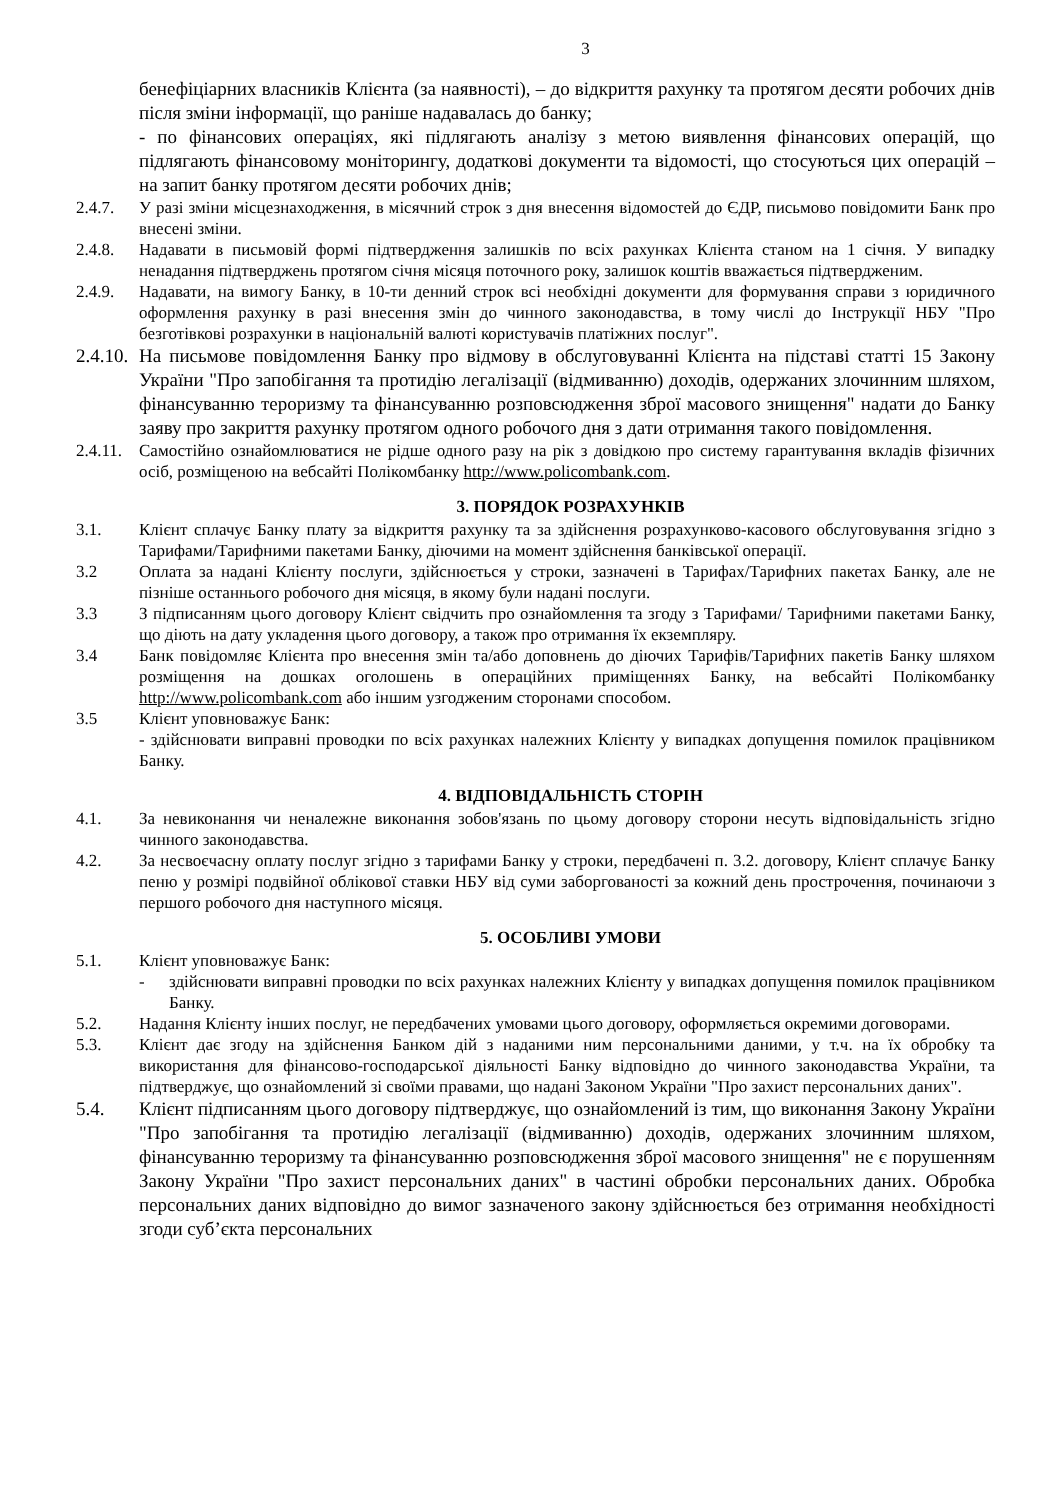3
бенефіціарних власників Клієнта (за наявності), – до відкриття рахунку та протягом десяти робочих днів після зміни інформації, що раніше надавалась до банку;
- по фінансових операціях, які підлягають аналізу з метою виявлення фінансових операцій, що підлягають фінансовому моніторингу, додаткові документи та відомості, що стосуються цих операцій – на запит банку протягом десяти робочих днів;
2.4.7. У разі зміни місцезнаходження, в місячний строк з дня внесення відомостей до ЄДР, письмово повідомити Банк про внесені зміни.
2.4.8. Надавати в письмовій формі підтвердження залишків по всіх рахунках Клієнта станом на 1 січня. У випадку ненадання підтверджень протягом січня місяця поточного року, залишок коштів вважається підтвердженим.
2.4.9. Надавати, на вимогу Банку, в 10-ти денний строк всі необхідні документи для формування справи з юридичного оформлення рахунку в разі внесення змін до чинного законодавства, в тому числі до Інструкції НБУ "Про безготівкові розрахунки в національній валюті користувачів платіжних послуг".
2.4.10.
На письмове повідомлення Банку про відмову в обслуговуванні Клієнта на підставі статті 15 Закону України "Про запобігання та протидію легалізації (відмиванню) доходів, одержаних злочинним шляхом, фінансуванню тероризму та фінансуванню розповсюдження зброї масового знищення" надати до Банку заяву про закриття рахунку протягом одного робочого дня з дати отримання такого повідомлення.
2.4.11.
Самостійно ознайомлюватися не рідше одного разу на рік з довідкою про систему гарантування вкладів фізичних осіб, розміщеною на вебсайті Полікомбанку http://www.policombank.com.
3. ПОРЯДОК РОЗРАХУНКІВ
3.1. Клієнт сплачує Банку плату за відкриття рахунку та за здійснення розрахунково-касового обслуговування згідно з Тарифами/Тарифними пакетами Банку, діючими на момент здійснення банківської операції.
3.2 Оплата за надані Клієнту послуги, здійснюється у строки, зазначені в Тарифах/Тарифних пакетах Банку, але не пізніше останнього робочого дня місяця, в якому були надані послуги.
3.3 З підписанням цього договору Клієнт свідчить про ознайомлення та згоду з Тарифами/ Тарифними пакетами Банку, що діють на дату укладення цього договору, а також про отримання їх екземпляру.
3.4 Банк повідомляє Клієнта про внесення змін та/або доповнень до діючих Тарифів/Тарифних пакетів Банку шляхом розміщення на дошках оголошень в операційних приміщеннях Банку, на вебсайті Полікомбанку http://www.policombank.com або іншим узгодженим сторонами способом.
3.5 Клієнт уповноважує Банк:
- здійснювати виправні проводки по всіх рахунках належних Клієнту у випадках допущення помилок працівником Банку.
4. ВІДПОВІДАЛЬНІСТЬ СТОРІН
4.1. За невиконання чи неналежне виконання зобов'язань по цьому договору сторони несуть відповідальність згідно чинного законодавства.
4.2. За несвоєчасну оплату послуг згідно з тарифами Банку у строки, передбачені п. 3.2. договору, Клієнт сплачує Банку пеню у розмірі подвійної облікової ставки НБУ від суми заборгованості за кожний день прострочення, починаючи з першого робочого дня наступного місяця.
5. ОСОБЛИВІ УМОВИ
5.1. Клієнт уповноважує Банк:
- здійснювати виправні проводки по всіх рахунках належних Клієнту у випадках допущення помилок працівником Банку.
5.2. Надання Клієнту інших послуг, не передбачених умовами цього договору, оформляється окремими договорами.
5.3. Клієнт дає згоду на здійснення Банком дій з наданими ним персональними даними, у т.ч. на їх обробку та використання для фінансово-господарської діяльності Банку відповідно до чинного законодавства України, та підтверджує, що ознайомлений зі своїми правами, що надані Законом України "Про захист персональних даних".
5.4. Клієнт підписанням цього договору підтверджує, що ознайомлений із тим, що виконання Закону України "Про запобігання та протидію легалізації (відмиванню) доходів, одержаних злочинним шляхом, фінансуванню тероризму та фінансуванню розповсюдження зброї масового знищення" не є порушенням Закону України "Про захист персональних даних" в частині обробки персональних даних. Обробка персональних даних відповідно до вимог зазначеного закону здійснюється без отримання необхідності згоди суб’єкта персональних